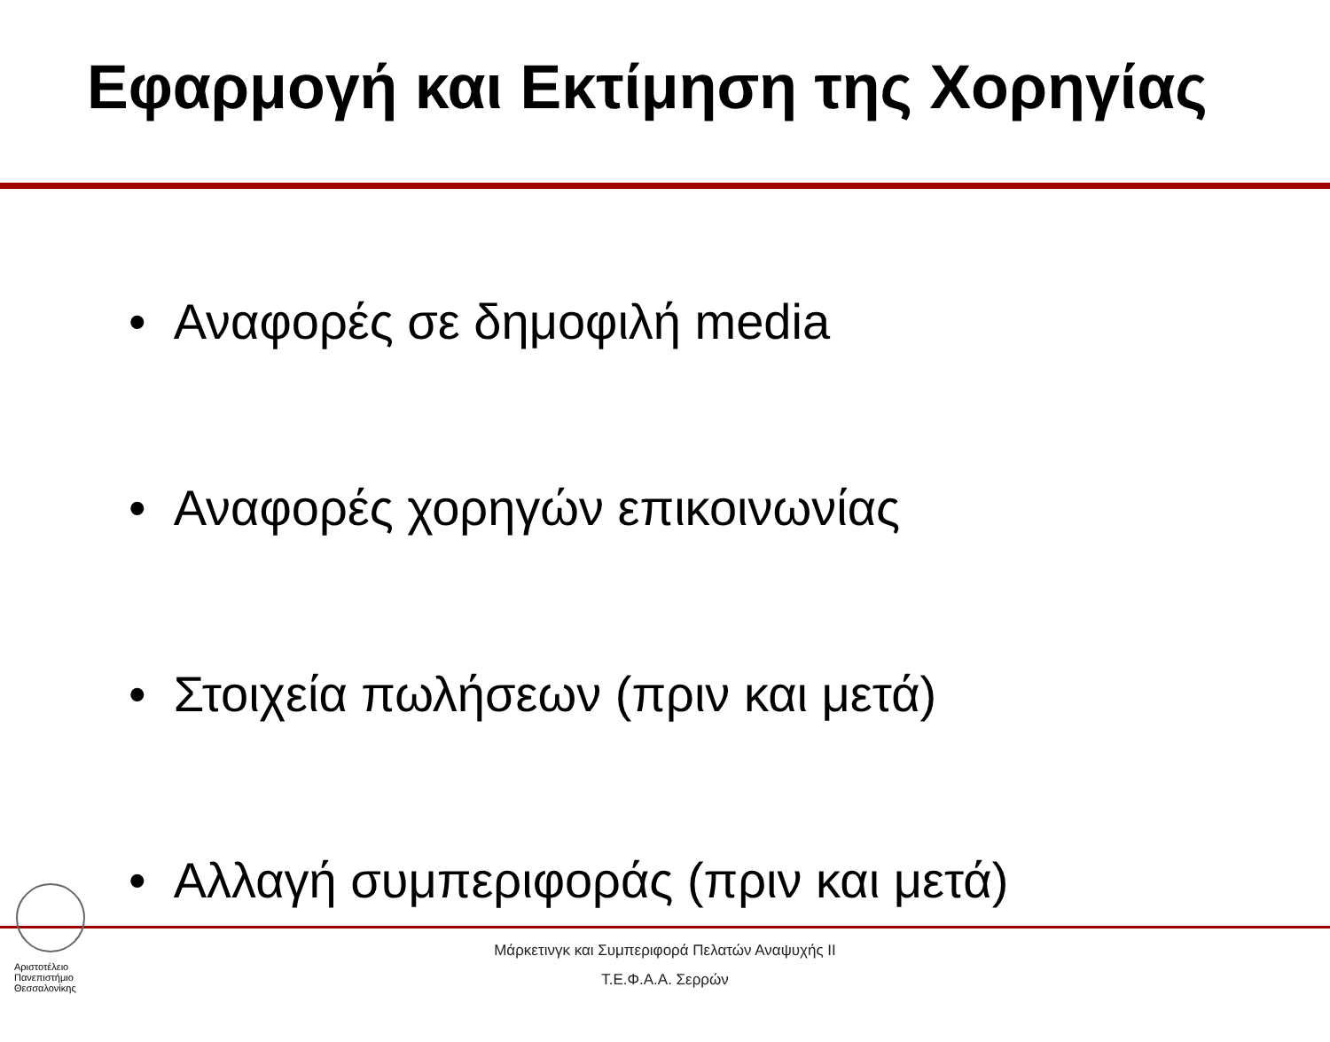Εφαρμογή και Εκτίμηση της Χορηγίας
• Αναφορές σε δημοφιλή media
• Αναφορές χορηγών επικοινωνίας
• Στοιχεία πωλήσεων (πριν και μετά)
• Αλλαγή συμπεριφοράς (πριν και μετά)
Μάρκετινγκ και Συμπεριφορά Πελατών Αναψυχής ΙΙ
Τ.Ε.Φ.Α.Α. Σερρών
Αριστοτέλειο
Πανεπιστήμιο
Θεσσαλονίκης